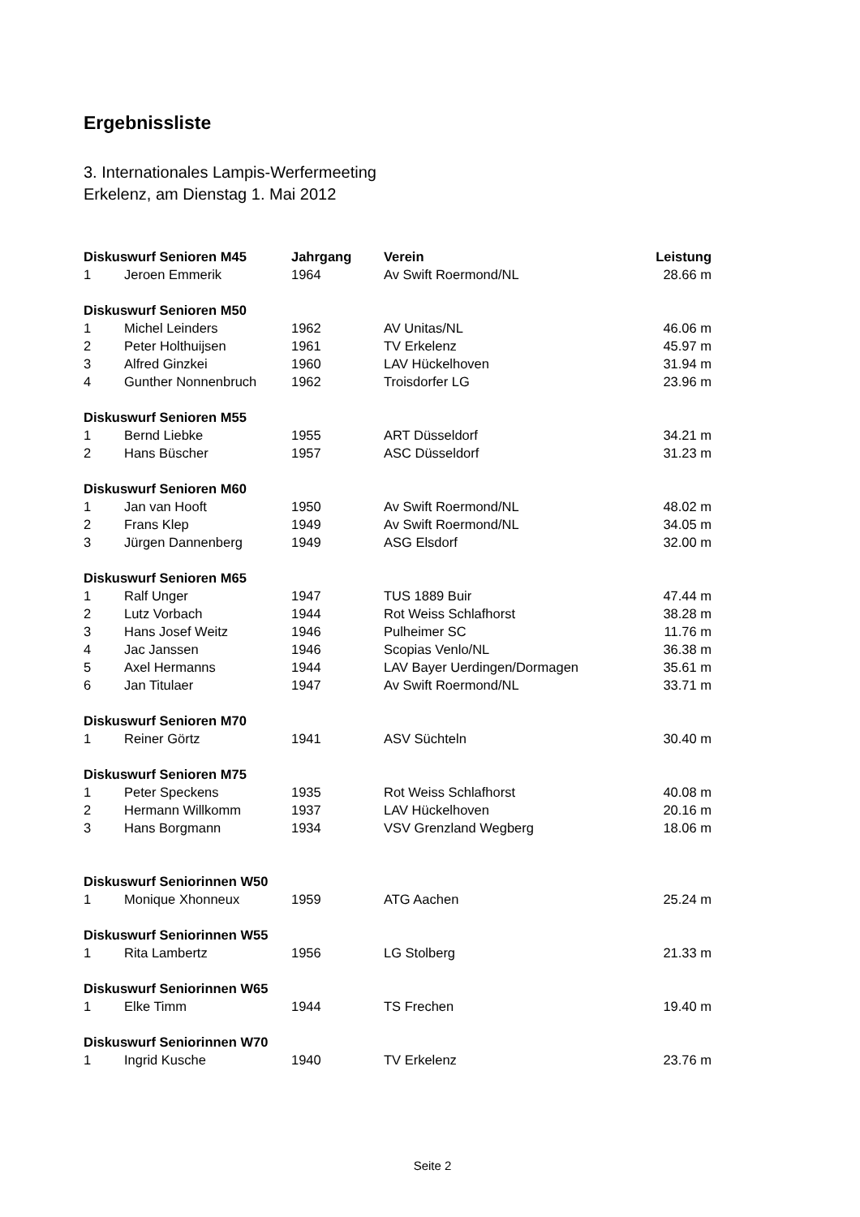Ergebnissliste
3. Internationales Lampis-Werfermeeting
Erkelenz, am Dienstag 1. Mai 2012
| Diskuswurf Senioren M45 | | Jahrgang | Verein | Leistung |
| --- | --- | --- | --- | --- |
| 1 | Jeroen Emmerik | 1964 | Av Swift Roermond/NL | 28.66 m |
| Diskuswurf Senioren M50 | | | | |
| 1 | Michel Leinders | 1962 | AV Unitas/NL | 46.06 m |
| 2 | Peter Holthuijsen | 1961 | TV Erkelenz | 45.97 m |
| 3 | Alfred Ginzkei | 1960 | LAV Hückelhoven | 31.94 m |
| 4 | Gunther Nonnenbruch | 1962 | Troisdorfer LG | 23.96 m |
| Diskuswurf Senioren M55 | | | | |
| 1 | Bernd Liebke | 1955 | ART Düsseldorf | 34.21 m |
| 2 | Hans Büscher | 1957 | ASC Düsseldorf | 31.23 m |
| Diskuswurf Senioren M60 | | | | |
| 1 | Jan van Hooft | 1950 | Av Swift Roermond/NL | 48.02 m |
| 2 | Frans Klep | 1949 | Av Swift Roermond/NL | 34.05 m |
| 3 | Jürgen Dannenberg | 1949 | ASG Elsdorf | 32.00 m |
| Diskuswurf Senioren M65 | | | | |
| 1 | Ralf Unger | 1947 | TUS 1889 Buir | 47.44 m |
| 2 | Lutz Vorbach | 1944 | Rot Weiss Schlafhorst | 38.28 m |
| 3 | Hans Josef Weitz | 1946 | Pulheimer SC | 11.76 m |
| 4 | Jac Janssen | 1946 | Scopias Venlo/NL | 36.38 m |
| 5 | Axel Hermanns | 1944 | LAV Bayer Uerdingen/Dormagen | 35.61 m |
| 6 | Jan Titulaer | 1947 | Av Swift Roermond/NL | 33.71 m |
| Diskuswurf Senioren M70 | | | | |
| 1 | Reiner Görtz | 1941 | ASV Süchteln | 30.40 m |
| Diskuswurf Senioren M75 | | | | |
| 1 | Peter Speckens | 1935 | Rot Weiss Schlafhorst | 40.08 m |
| 2 | Hermann Willkomm | 1937 | LAV Hückelhoven | 20.16 m |
| 3 | Hans Borgmann | 1934 | VSV Grenzland Wegberg | 18.06 m |
| Diskuswurf Seniorinnen W50 | | | | |
| 1 | Monique Xhonneux | 1959 | ATG Aachen | 25.24 m |
| Diskuswurf Seniorinnen W55 | | | | |
| 1 | Rita Lambertz | 1956 | LG Stolberg | 21.33 m |
| Diskuswurf Seniorinnen W65 | | | | |
| 1 | Elke Timm | 1944 | TS Frechen | 19.40 m |
| Diskuswurf Seniorinnen W70 | | | | |
| 1 | Ingrid Kusche | 1940 | TV Erkelenz | 23.76 m |
Seite 2